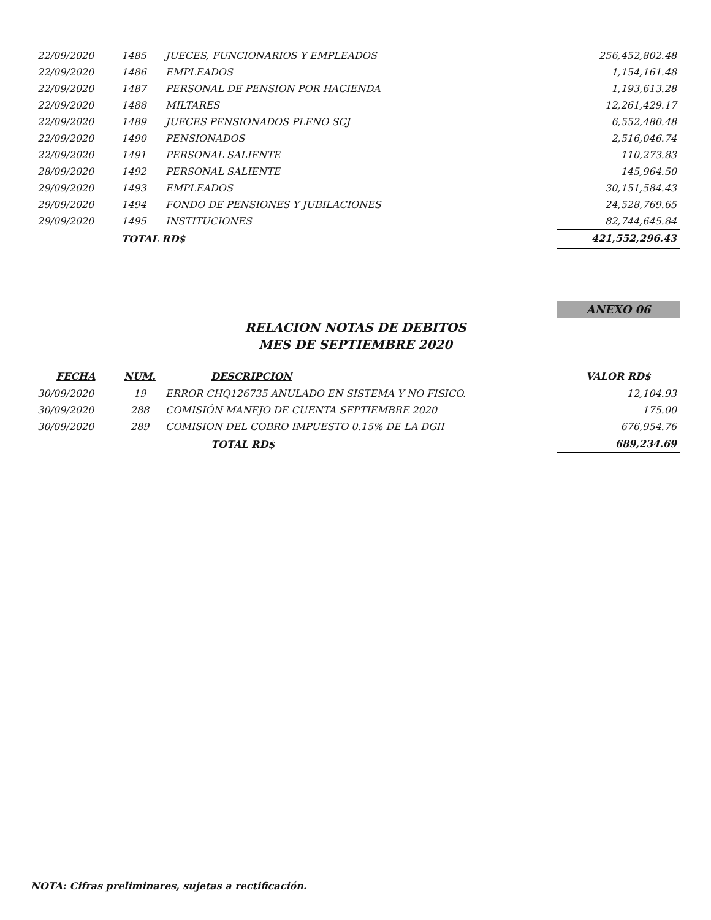| 22/09/2020 | 1485 | JUECES, FUNCIONARIOS Y EMPLEADOS | 256,452,802.48 |
| 22/09/2020 | 1486 | EMPLEADOS | 1,154,161.48 |
| 22/09/2020 | 1487 | PERSONAL DE PENSION POR HACIENDA | 1,193,613.28 |
| 22/09/2020 | 1488 | MILTARES | 12,261,429.17 |
| 22/09/2020 | 1489 | JUECES PENSIONADOS PLENO SCJ | 6,552,480.48 |
| 22/09/2020 | 1490 | PENSIONADOS | 2,516,046.74 |
| 22/09/2020 | 1491 | PERSONAL SALIENTE | 110,273.83 |
| 28/09/2020 | 1492 | PERSONAL SALIENTE | 145,964.50 |
| 29/09/2020 | 1493 | EMPLEADOS | 30,151,584.43 |
| 29/09/2020 | 1494 | FONDO DE PENSIONES Y JUBILACIONES | 24,528,769.65 |
| 29/09/2020 | 1495 | INSTITUCIONES | 82,744,645.84 |
| | TOTAL RD$ | | 421,552,296.43 |
ANEXO 06
RELACION NOTAS DE DEBITOS
MES DE SEPTIEMBRE 2020
| FECHA | NUM. | DESCRIPCION | VALOR RD$ |
| --- | --- | --- | --- |
| 30/09/2020 | 19 | ERROR CHQ126735 ANULADO EN SISTEMA Y NO FISICO. | 12,104.93 |
| 30/09/2020 | 288 | COMISIÓN MANEJO DE CUENTA SEPTIEMBRE 2020 | 175.00 |
| 30/09/2020 | 289 | COMISION DEL COBRO IMPUESTO 0.15% DE LA DGII | 676,954.76 |
| | | TOTAL RD$ | 689,234.69 |
NOTA: Cifras preliminares, sujetas a rectificación.